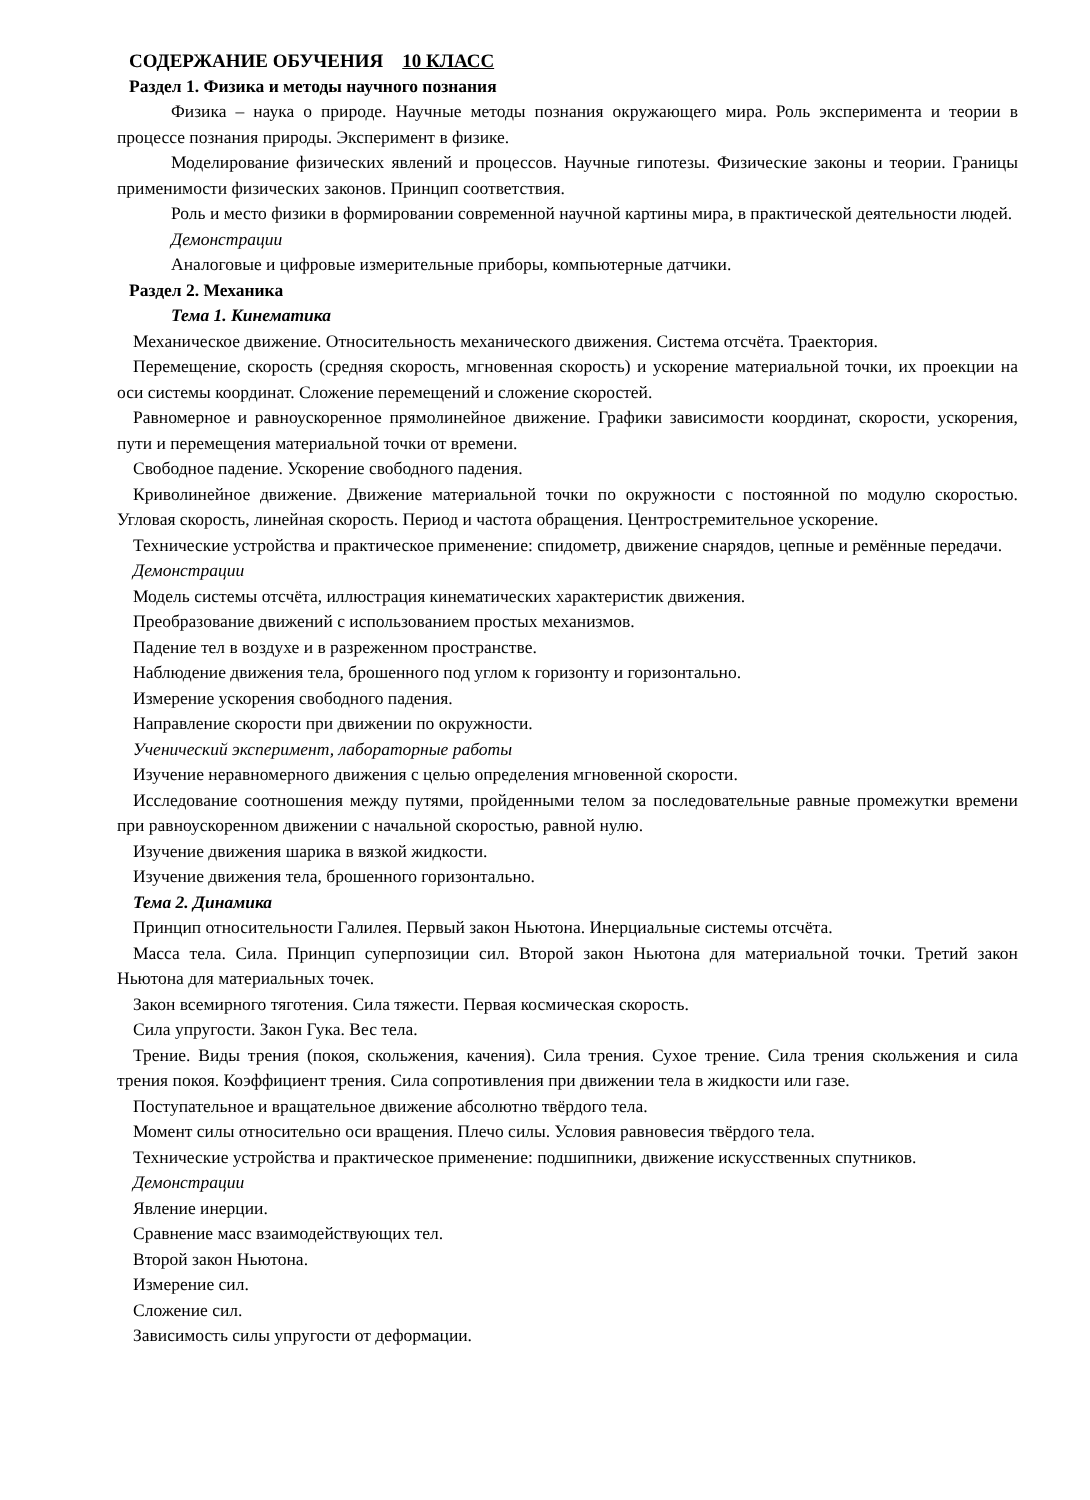СОДЕРЖАНИЕ ОБУЧЕНИЯ 10 КЛАСС
Раздел 1. Физика и методы научного познания
Физика – наука о природе. Научные методы познания окружающего мира. Роль эксперимента и теории в процессе познания природы. Эксперимент в физике.
Моделирование физических явлений и процессов. Научные гипотезы. Физические законы и теории. Границы применимости физических законов. Принцип соответствия.
Роль и место физики в формировании современной научной картины мира, в практической деятельности людей.
Демонстрации
Аналоговые и цифровые измерительные приборы, компьютерные датчики.
Раздел 2. Механика
Тема 1. Кинематика
Механическое движение. Относительность механического движения. Система отсчёта. Траектория.
Перемещение, скорость (средняя скорость, мгновенная скорость) и ускорение материальной точки, их проекции на оси системы координат. Сложение перемещений и сложение скоростей.
Равномерное и равноускоренное прямолинейное движение. Графики зависимости координат, скорости, ускорения, пути и перемещения материальной точки от времени.
Свободное падение. Ускорение свободного падения.
Криволинейное движение. Движение материальной точки по окружности с постоянной по модулю скоростью. Угловая скорость, линейная скорость. Период и частота обращения. Центростремительное ускорение.
Технические устройства и практическое применение: спидометр, движение снарядов, цепные и ремённые передачи.
Демонстрации
Модель системы отсчёта, иллюстрация кинематических характеристик движения.
Преобразование движений с использованием простых механизмов.
Падение тел в воздухе и в разреженном пространстве.
Наблюдение движения тела, брошенного под углом к горизонту и горизонтально.
Измерение ускорения свободного падения.
Направление скорости при движении по окружности.
Ученический эксперимент, лабораторные работы
Изучение неравномерного движения с целью определения мгновенной скорости.
Исследование соотношения между путями, пройденными телом за последовательные равные промежутки времени при равноускоренном движении с начальной скоростью, равной нулю.
Изучение движения шарика в вязкой жидкости.
Изучение движения тела, брошенного горизонтально.
Тема 2. Динамика
Принцип относительности Галилея. Первый закон Ньютона. Инерциальные системы отсчёта.
Масса тела. Сила. Принцип суперпозиции сил. Второй закон Ньютона для материальной точки. Третий закон Ньютона для материальных точек.
Закон всемирного тяготения. Сила тяжести. Первая космическая скорость.
Сила упругости. Закон Гука. Вес тела.
Трение. Виды трения (покоя, скольжения, качения). Сила трения. Сухое трение. Сила трения скольжения и сила трения покоя. Коэффициент трения. Сила сопротивления при движении тела в жидкости или газе.
Поступательное и вращательное движение абсолютно твёрдого тела.
Момент силы относительно оси вращения. Плечо силы. Условия равновесия твёрдого тела.
Технические устройства и практическое применение: подшипники, движение искусственных спутников.
Демонстрации
Явление инерции.
Сравнение масс взаимодействующих тел.
Второй закон Ньютона.
Измерение сил.
Сложение сил.
Зависимость силы упругости от деформации.